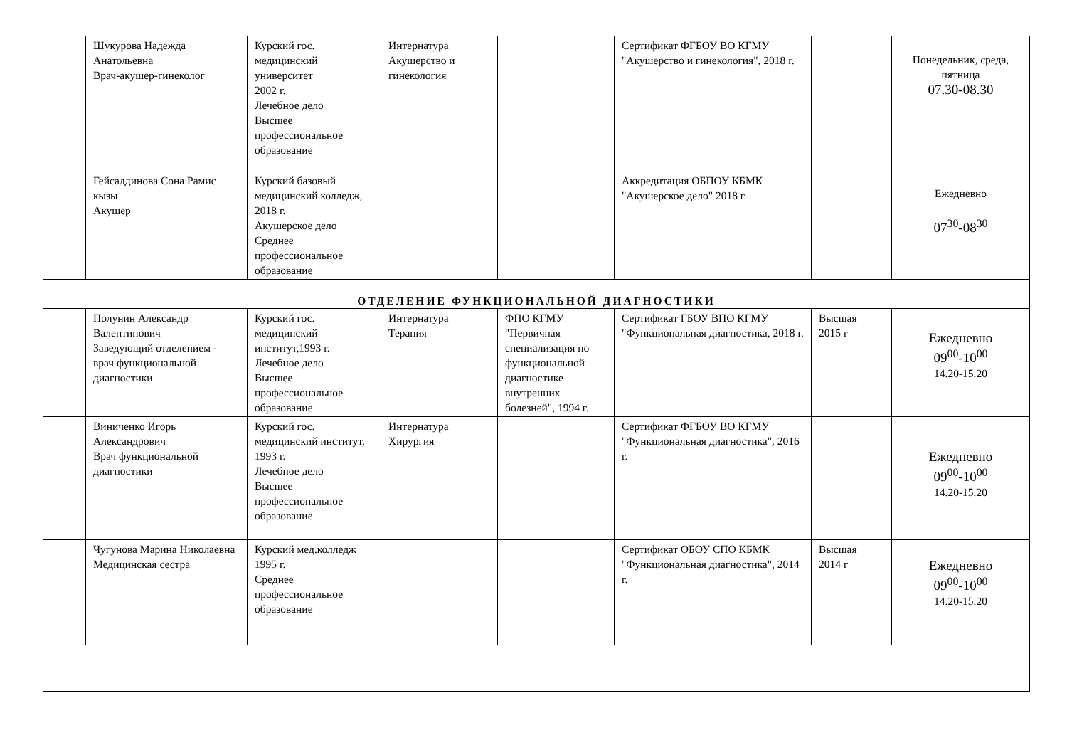| | Шукурова Надежда Анатольевна Врач-акушер-гинеколог | Курский гос. медицинский университет 2002 г. Лечебное дело Высшее профессиональное образование | Интернатура Акушерство и гинекология | | Сертификат ФГБОУ ВО КГМУ "Акушерство и гинекология", 2018 г. | | Понедельник, среда, пятница 07.30-08.30 |
| | Гейсаддинова Сона Рамис кызы Акушер | Курский базовый медицинский колледж, 2018 г. Акушерское дело Среднее профессиональное образование | | | Аккредитация ОБПОУ КБМК "Акушерское дело" 2018 г. | | Ежедневно 07<sup>30</sup>-08<sup>30</sup> |
| ОТДЕЛЕНИЕ ФУНКЦИОНАЛЬНОЙ ДИАГНОСТИКИ | | | | | | | |
| | Полунин Александр Валентинович Заведующий отделением - врач функциональной диагностики | Курский гос. медицинский институт,1993 г. Лечебное дело Высшее профессиональное образование | Интернатура Терапия | ФПО КГМУ "Первичная специализация по функциональной диагностике внутренних болезней", 1994 г. | Сертификат ГБОУ ВПО КГМУ "Функциональная диагностика, 2018 г. | Высшая 2015 г | Ежедневно 09<sup>00</sup>-10<sup>00</sup> 14.20-15.20 |
| | Виниченко Игорь Александрович Врач функциональной диагностики | Курский гос. медицинский институт, 1993 г. Лечебное дело Высшее профессиональное образование | Интернатура Хирургия | | Сертификат ФГБОУ ВО КГМУ "Функциональная диагностика", 2016 г. | | Ежедневно 09<sup>00</sup>-10<sup>00</sup> 14.20-15.20 |
| | Чугунова Марина Николаевна Медицинская сестра | Курский мед.колледж 1995 г. Среднее профессиональное образование | | | Сертификат ОБОУ СПО КБМК "Функциональная диагностика", 2014 г. | Высшая 2014 г | Ежедневно 09<sup>00</sup>-10<sup>00</sup> 14.20-15.20 |